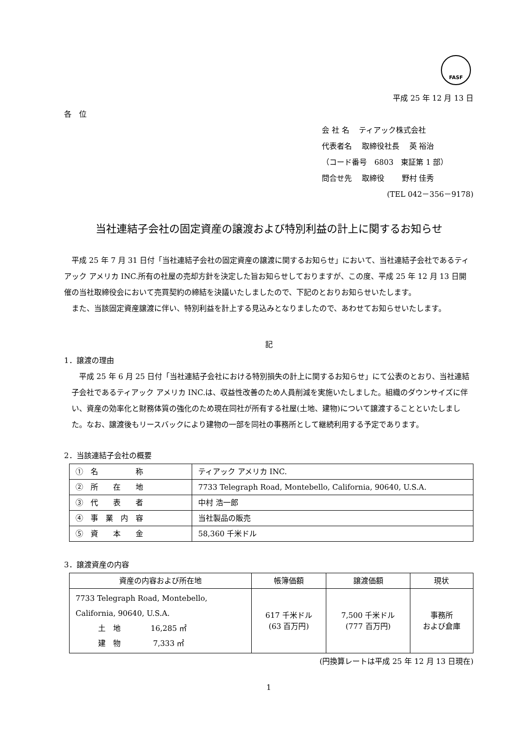FASF
平成 25 年 12 月 13 日
各　位
会 社 名　 ティアック株式会社
代表者名　 取締役社長　 英 裕治
（コード番号　6803　東証第 1 部）
問合せ先　 取締役　　 野村 佳秀
(TEL 042－356－9178)
当社連結子会社の固定資産の譲渡および特別利益の計上に関するお知らせ
平成 25 年 7 月 31 日付「当社連結子会社の固定資産の譲渡に関するお知らせ」において、当社連結子会社であるティアック アメリカ INC.所有の社屋の売却方針を決定した旨お知らせしておりますが、この度、平成 25 年 12 月 13 日開催の当社取締役会において売買契約の締結を決議いたしましたので、下記のとおりお知らせいたします。
また、当該固定資産譲渡に伴い、特別利益を計上する見込みとなりましたので、あわせてお知らせいたします。
記
1．譲渡の理由
平成 25 年 6 月 25 日付「当社連結子会社における特別損失の計上に関するお知らせ」にて公表のとおり、当社連結子会社であるティアック アメリカ INC.は、収益性改善のため人員削減を実施いたしました。組織のダウンサイズに伴い、資産の効率化と財務体質の強化のため現在同社が所有する社屋(土地、建物)について譲渡することといたしました。なお、譲渡後もリースバックにより建物の一部を同社の事務所として継続利用する予定であります。
2．当該連結子会社の概要
| ① 名 称 | ティアック アメリカ INC. |
| ② 所 在 地 | 7733 Telegraph Road, Montebello, California, 90640, U.S.A. |
| ③ 代 表 者 | 中村 浩一郎 |
| ④ 事 業 内 容 | 当社製品の販売 |
| ⑤ 資 本 金 | 58,360 千米ドル |
3．譲渡資産の内容
| 資産の内容および所在地 | 帳簿価額 | 譲渡価額 | 現状 |
| --- | --- | --- | --- |
| 7733 Telegraph Road, Montebello, California, 90640, U.S.A. 土 地 16,285 ㎡ 建 物 7,333 ㎡ | 617 千米ドル (63 百万円) | 7,500 千米ドル (777 百万円) | 事務所 および倉庫 |
(円換算レートは平成 25 年 12 月 13 日現在)
1